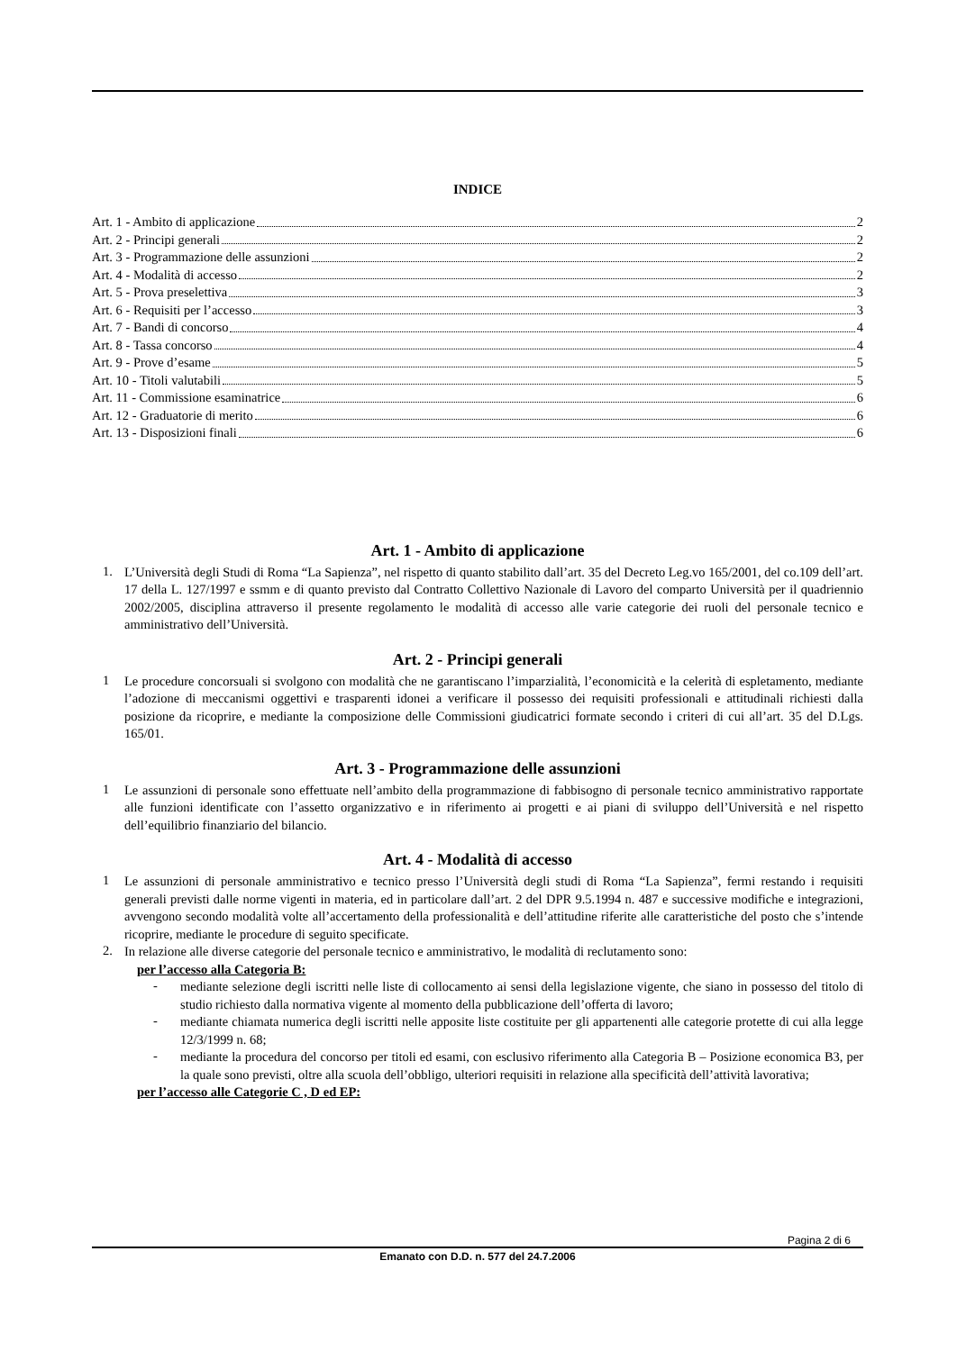INDICE
Art. 1 - Ambito di applicazione 2
Art. 2 - Principi generali 2
Art. 3 - Programmazione delle assunzioni 2
Art. 4 - Modalità di accesso 2
Art. 5 - Prova preselettiva 3
Art. 6 - Requisiti per l’accesso 3
Art. 7 - Bandi di concorso 4
Art. 8 - Tassa concorso 4
Art. 9 - Prove d’esame 5
Art. 10 - Titoli valutabili 5
Art. 11 - Commissione esaminatrice 6
Art. 12 - Graduatorie di merito 6
Art. 13 - Disposizioni finali 6
Art. 1 - Ambito di applicazione
1.
L’Università degli Studi di Roma “La Sapienza”, nel rispetto di quanto stabilito dall’art. 35 del Decreto Leg.vo 165/2001, del co.109 dell’art. 17 della L. 127/1997 e ssmm e di quanto previsto dal Contratto Collettivo Nazionale di Lavoro del comparto Università per il quadriennio 2002/2005, disciplina attraverso il presente regolamento le modalità di accesso alle varie categorie dei ruoli del personale tecnico e amministrativo dell’Università.
Art. 2 - Principi generali
1
Le procedure concorsuali si svolgono con modalità che ne garantiscano l’imparzialità, l’economicità e la celerità di espletamento, mediante l’adozione di meccanismi oggettivi e trasparenti idonei a verificare il possesso dei requisiti professionali e attitudinali richiesti dalla posizione da ricoprire, e mediante la composizione delle Commissioni giudicatrici formate secondo i criteri di cui all’art. 35 del D.Lgs. 165/01.
Art. 3 - Programmazione delle assunzioni
1
Le assunzioni di personale sono effettuate nell’ambito della programmazione di fabbisogno di personale tecnico amministrativo rapportate alle funzioni identificate con l’assetto organizzativo e in riferimento ai progetti e ai piani di sviluppo dell’Università e nel rispetto dell’equilibrio finanziario del bilancio.
Art. 4 - Modalità di accesso
1
Le assunzioni di personale amministrativo e tecnico presso l’Università degli studi di Roma “La Sapienza”, fermi restando i requisiti generali previsti dalle norme vigenti in materia, ed in particolare dall’art. 2 del DPR 9.5.1994 n. 487 e successive modifiche e integrazioni, avvengono secondo modalità volte all’accertamento della professionalità e dell’attitudine riferite alle caratteristiche del posto che s’intende ricoprire, mediante le procedure di seguito specificate.
2.
In relazione alle diverse categorie del personale tecnico e amministrativo, le modalità di reclutamento sono:
per l’accesso alla Categoria B:
-
mediante selezione degli iscritti nelle liste di collocamento ai sensi della legislazione vigente, che siano in possesso del titolo di studio richiesto dalla normativa vigente al momento della pubblicazione dell’offerta di lavoro;
-
mediante chiamata numerica degli iscritti nelle apposite liste costituite per gli appartenenti alle categorie protette di cui alla legge 12/3/1999 n. 68;
-
mediante la procedura del concorso per titoli ed esami, con esclusivo riferimento alla Categoria B – Posizione economica B3, per la quale sono previsti, oltre alla scuola dell’obbligo, ulteriori requisiti in relazione alla specificità dell’attività lavorativa;
per l’accesso alle Categorie C , D ed EP:
Pagina 2 di 6
Emanato con D.D. n. 577 del 24.7.2006